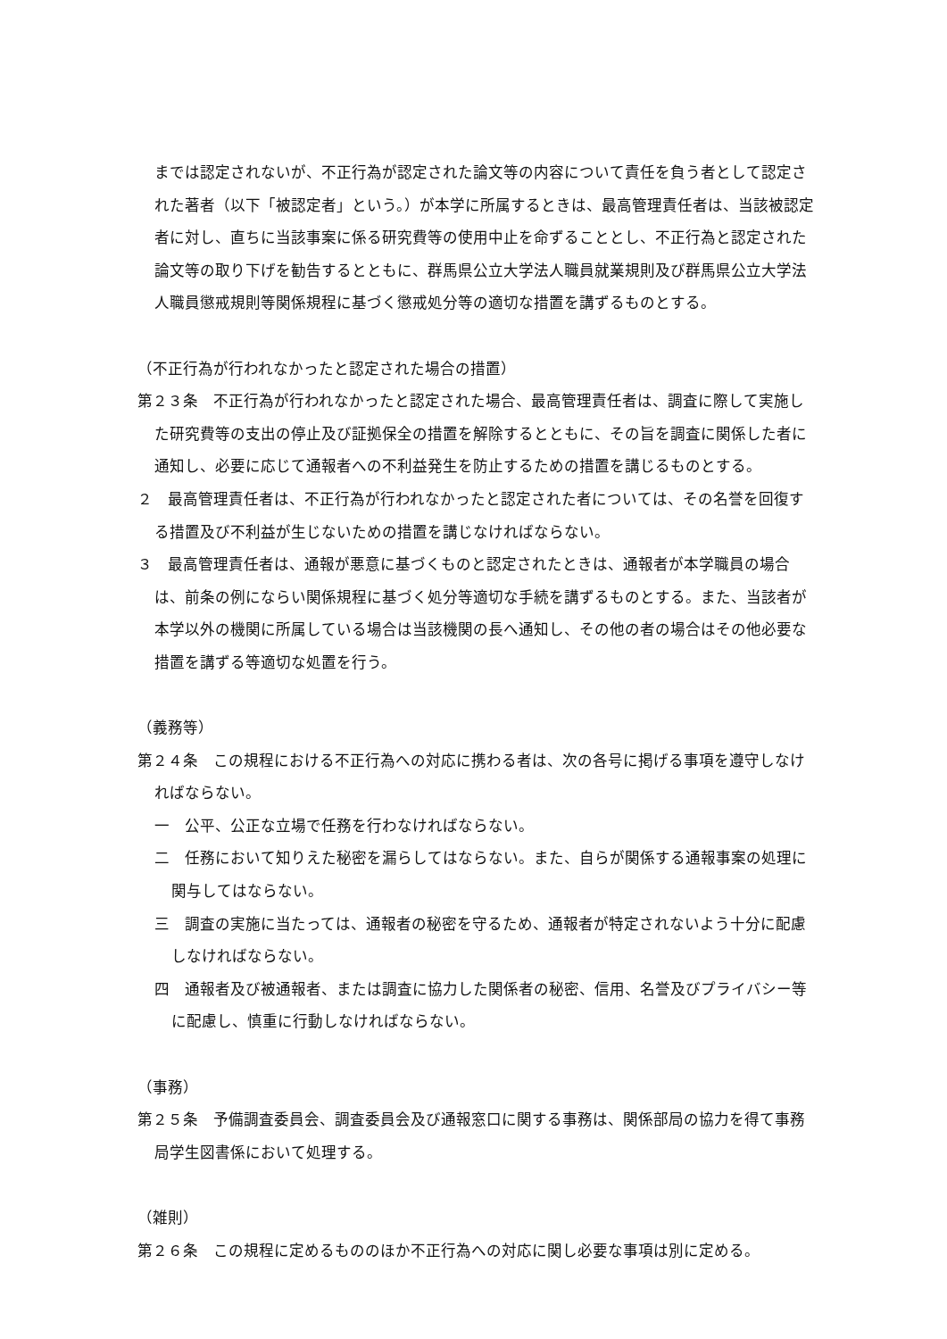までは認定されないが、不正行為が認定された論文等の内容について責任を負う者として認定された著者（以下「被認定者」という。）が本学に所属するときは、最高管理責任者は、当該被認定者に対し、直ちに当該事案に係る研究費等の使用中止を命ずることとし、不正行為と認定された論文等の取り下げを勧告するとともに、群馬県公立大学法人職員就業規則及び群馬県公立大学法人職員懲戒規則等関係規程に基づく懲戒処分等の適切な措置を講ずるものとする。
（不正行為が行われなかったと認定された場合の措置）
第２３条　不正行為が行われなかったと認定された場合、最高管理責任者は、調査に際して実施した研究費等の支出の停止及び証拠保全の措置を解除するとともに、その旨を調査に関係した者に通知し、必要に応じて通報者への不利益発生を防止するための措置を講じるものとする。
２　最高管理責任者は、不正行為が行われなかったと認定された者については、その名誉を回復する措置及び不利益が生じないための措置を講じなければならない。
３　最高管理責任者は、通報が悪意に基づくものと認定されたときは、通報者が本学職員の場合は、前条の例にならい関係規程に基づく処分等適切な手続を講ずるものとする。また、当該者が本学以外の機関に所属している場合は当該機関の長へ通知し、その他の者の場合はその他必要な措置を講ずる等適切な処置を行う。
（義務等）
第２４条　この規程における不正行為への対応に携わる者は、次の各号に掲げる事項を遵守しなければならない。
一　公平、公正な立場で任務を行わなければならない。
二　任務において知りえた秘密を漏らしてはならない。また、自らが関係する通報事案の処理に関与してはならない。
三　調査の実施に当たっては、通報者の秘密を守るため、通報者が特定されないよう十分に配慮しなければならない。
四　通報者及び被通報者、または調査に協力した関係者の秘密、信用、名誉及びプライバシー等に配慮し、慎重に行動しなければならない。
（事務）
第２５条　予備調査委員会、調査委員会及び通報窓口に関する事務は、関係部局の協力を得て事務局学生図書係において処理する。
（雑則）
第２６条　この規程に定めるもののほか不正行為への対応に関し必要な事項は別に定める。